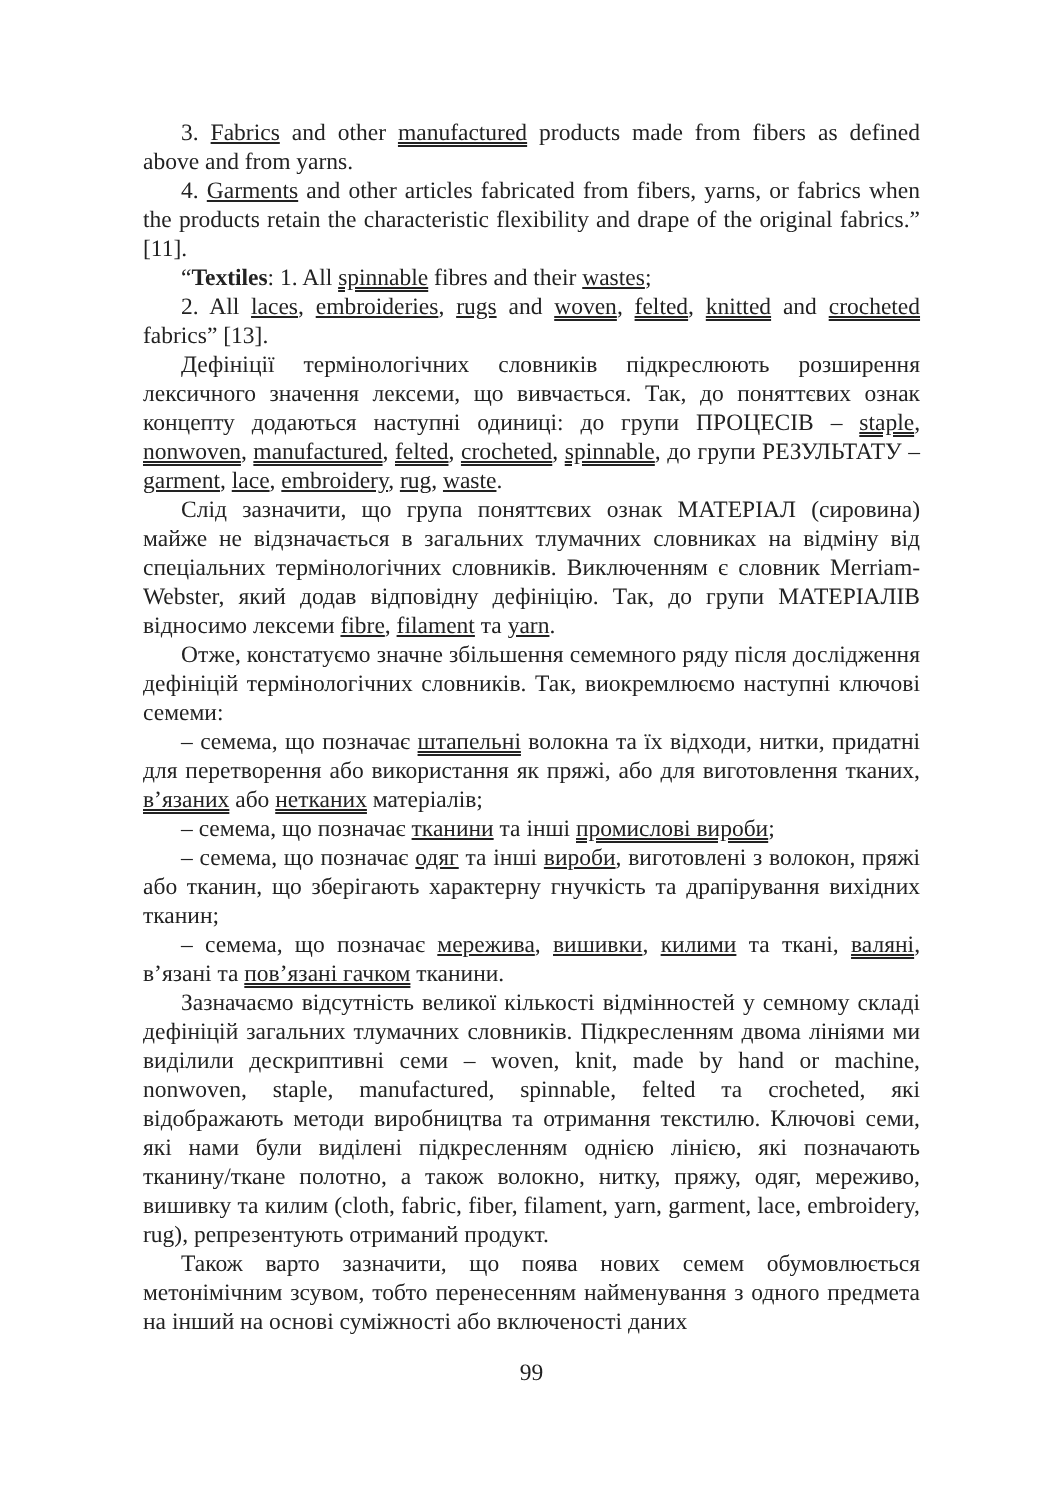3. Fabrics and other manufactured products made from fibers as defined above and from yarns.
4. Garments and other articles fabricated from fibers, yarns, or fabrics when the products retain the characteristic flexibility and drape of the original fabrics.” [11].
“Textiles: 1. All spinnable fibres and their wastes;
2. All laces, embroideries, rugs and woven, felted, knitted and crocheted fabrics” [13].
Дефініції термінологічних словників підкреслюють розширення лексичного значення лексеми, що вивчається. Так, до поняттєвих ознак концепту додаються наступні одиниці: до групи ПРОЦЕСІВ – staple, nonwoven, manufactured, felted, crocheted, spinnable, до групи РЕЗУЛЬТАТУ – garment, lace, embroidery, rug, waste.
Слід зазначити, що група поняттєвих ознак МАТЕРІАЛ (сировина) майже не відзначається в загальних тлумачних словниках на відміну від спеціальних термінологічних словників. Виключенням є словник Merriam-Webster, який додав відповідну дефініцію. Так, до групи МАТЕРІАЛІВ відносимо лексеми fibre, filament та yarn.
Отже, констатуємо значне збільшення семемного ряду після дослідження дефініцій термінологічних словників. Так, виокремлюємо наступні ключові семеми:
– семема, що позначає штапельні волокна та їх відходи, нитки, придатні для перетворення або використання як пряжі, або для виготовлення тканих, в’язаних або нетканих матеріалів;
– семема, що позначає тканини та інші промислові вироби;
– семема, що позначає одяг та інші вироби, виготовлені з волокон, пряжі або тканин, що зберігають характерну гнучкість та драпірування вихідних тканин;
– семема, що позначає мережива, вишивки, килими та ткані, валяні, в’язані та пов’язані гачком тканини.
Зазначаємо відсутність великої кількості відмінностей у семному складі дефініцій загальних тлумачних словників. Підкресленням двома лініями ми виділили дескриптивні семи – woven, knit, made by hand or machine, nonwoven, staple, manufactured, spinnable, felted та crocheted, які відображають методи виробництва та отримання текстилю. Ключові семи, які нами були виділені підкресленням однією лінією, які позначають тканину/ткане полотно, а також волокно, нитку, пряжу, одяг, мереживо, вишивку та килим (cloth, fabric, fiber, filament, yarn, garment, lace, embroidery, rug), репрезентують отриманий продукт.
Також варто зазначити, що поява нових семем обумовлюється метонімічним зсувом, тобто перенесенням найменування з одного предмета на інший на основі суміжності або включеності даних
99